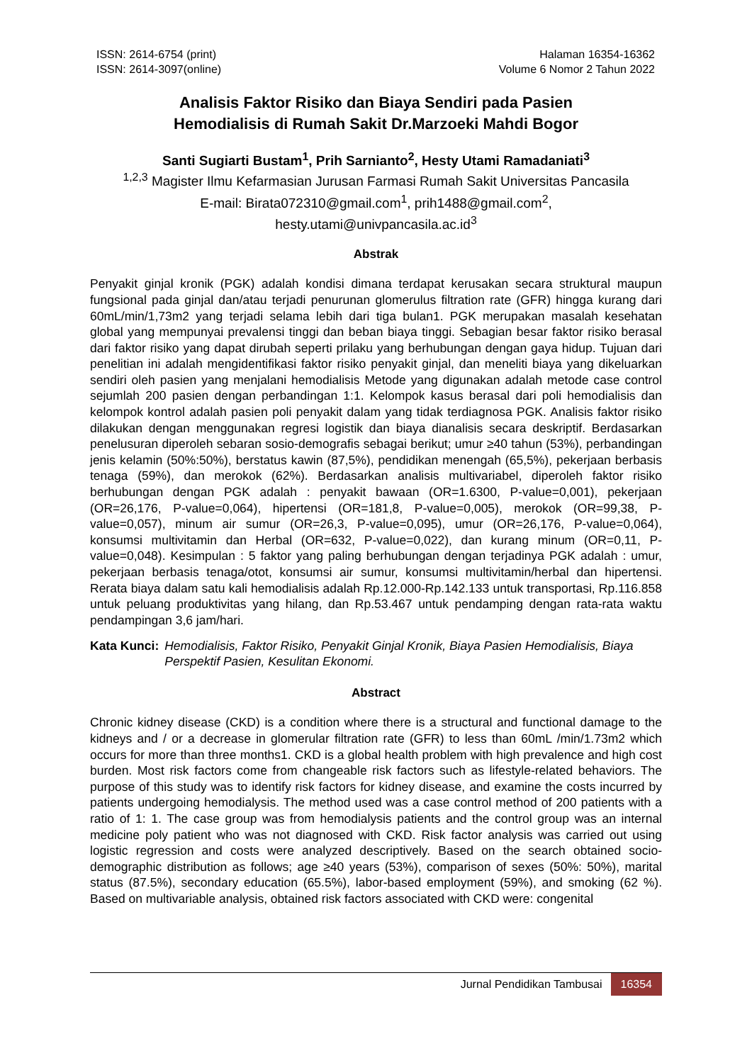ISSN: 2614-6754 (print)
ISSN: 2614-3097(online)
Halaman 16354-16362
Volume 6 Nomor 2 Tahun 2022
Analisis Faktor Risiko dan Biaya Sendiri pada Pasien
Hemodialisis di Rumah Sakit Dr.Marzoeki Mahdi Bogor
Santi Sugiarti Bustam<sup>1</sup>, Prih Sarnianto<sup>2</sup>, Hesty Utami Ramadaniati<sup>3</sup>
<sup>1,2,3</sup> Magister Ilmu Kefarmasian Jurusan Farmasi Rumah Sakit Universitas Pancasila
E-mail: Birata072310@gmail.com<sup>1</sup>, prih1488@gmail.com<sup>2</sup>,
hesty.utami@univpancasila.ac.id<sup>3</sup>
Abstrak
Penyakit ginjal kronik (PGK) adalah kondisi dimana terdapat kerusakan secara struktural maupun fungsional pada ginjal dan/atau terjadi penurunan glomerulus filtration rate (GFR) hingga kurang dari 60mL/min/1,73m2 yang terjadi selama lebih dari tiga bulan1. PGK merupakan masalah kesehatan global yang mempunyai prevalensi tinggi dan beban biaya tinggi. Sebagian besar faktor risiko berasal dari faktor risiko yang dapat dirubah seperti prilaku yang berhubungan dengan gaya hidup. Tujuan dari penelitian ini adalah mengidentifikasi faktor risiko penyakit ginjal, dan meneliti biaya yang dikeluarkan sendiri oleh pasien yang menjalani hemodialisis Metode yang digunakan adalah metode case control sejumlah 200 pasien dengan perbandingan 1:1. Kelompok kasus berasal dari poli hemodialisis dan kelompok kontrol adalah pasien poli penyakit dalam yang tidak terdiagnosa PGK. Analisis faktor risiko dilakukan dengan menggunakan regresi logistik dan biaya dianalisis secara deskriptif. Berdasarkan penelusuran diperoleh sebaran sosio-demografis sebagai berikut; umur ≥40 tahun (53%), perbandingan jenis kelamin (50%:50%), berstatus kawin (87,5%), pendidikan menengah (65,5%), pekerjaan berbasis tenaga (59%), dan merokok (62%). Berdasarkan analisis multivariabel, diperoleh faktor risiko berhubungan dengan PGK adalah : penyakit bawaan (OR=1.6300, P-value=0,001), pekerjaan (OR=26,176, P-value=0,064), hipertensi (OR=181,8, P-value=0,005), merokok (OR=99,38, P-value=0,057), minum air sumur (OR=26,3, P-value=0,095), umur (OR=26,176, P-value=0,064), konsumsi multivitamin dan Herbal (OR=632, P-value=0,022), dan kurang minum (OR=0,11, P-value=0,048). Kesimpulan : 5 faktor yang paling berhubungan dengan terjadinya PGK adalah : umur, pekerjaan berbasis tenaga/otot, konsumsi air sumur, konsumsi multivitamin/herbal dan hipertensi. Rerata biaya dalam satu kali hemodialisis adalah Rp.12.000-Rp.142.133 untuk transportasi, Rp.116.858 untuk peluang produktivitas yang hilang, dan Rp.53.467 untuk pendamping dengan rata-rata waktu pendampingan 3,6 jam/hari.
Kata Kunci: Hemodialisis, Faktor Risiko, Penyakit Ginjal Kronik, Biaya Pasien Hemodialisis, Biaya Perspektif Pasien, Kesulitan Ekonomi.
Abstract
Chronic kidney disease (CKD) is a condition where there is a structural and functional damage to the kidneys and / or a decrease in glomerular filtration rate (GFR) to less than 60mL /min/1.73m2 which occurs for more than three months1. CKD is a global health problem with high prevalence and high cost burden. Most risk factors come from changeable risk factors such as lifestyle-related behaviors. The purpose of this study was to identify risk factors for kidney disease, and examine the costs incurred by patients undergoing hemodialysis. The method used was a case control method of 200 patients with a ratio of 1: 1. The case group was from hemodialysis patients and the control group was an internal medicine poly patient who was not diagnosed with CKD. Risk factor analysis was carried out using logistic regression and costs were analyzed descriptively. Based on the search obtained socio-demographic distribution as follows; age ≥40 years (53%), comparison of sexes (50%: 50%), marital status (87.5%), secondary education (65.5%), labor-based employment (59%), and smoking (62 %). Based on multivariable analysis, obtained risk factors associated with CKD were: congenital
Jurnal Pendidikan Tambusai 16354